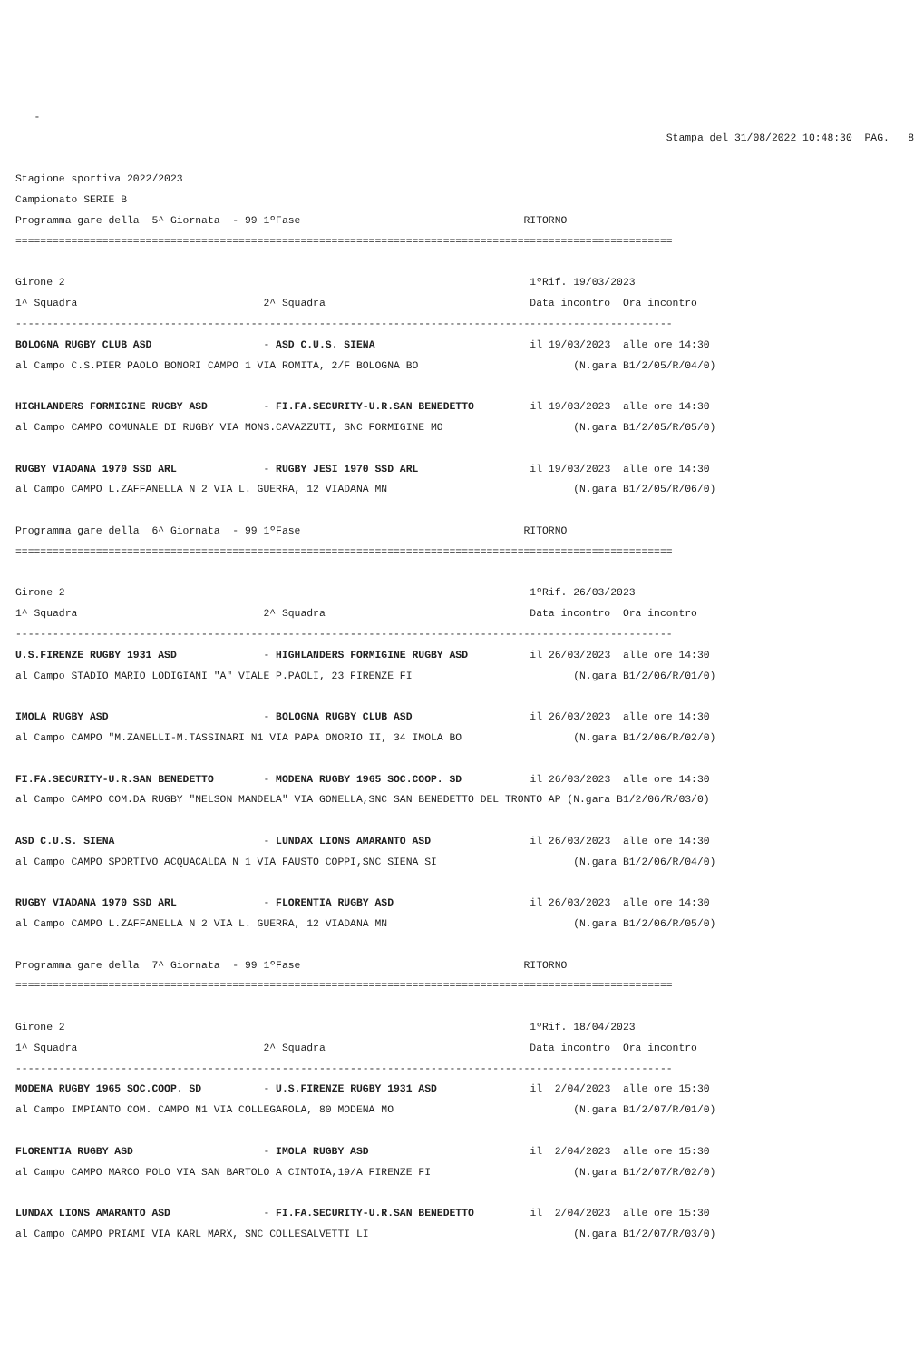-
                                                                                                         Stampa del 31/08/2022 10:48:30  PAG.   8

Stagione sportiva 2022/2023
Campionato SERIE B
Programma gare della  5^ Giornata  - 99 1ºFase                                    RITORNO
==========================================================================================================

Girone 2                                                                           1ºRif. 19/03/2023
1^ Squadra                              2^ Squadra                                 Data incontro  Ora incontro
----------------------------------------------------------------------------------------------------------
BOLOGNA RUGBY CLUB ASD                  - ASD C.U.S. SIENA                         il 19/03/2023  alle ore 14:30
al Campo C.S.PIER PAOLO BONORI CAMPO 1 VIA ROMITA, 2/F BOLOGNA BO                         (N.gara B1/2/05/R/04/0)

HIGHLANDERS FORMIGINE RUGBY ASD         - FI.FA.SECURITY-U.R.SAN BENEDETTO         il 19/03/2023  alle ore 14:30
al Campo CAMPO COMUNALE DI RUGBY VIA MONS.CAVAZZUTI, SNC FORMIGINE MO                     (N.gara B1/2/05/R/05/0)

RUGBY VIADANA 1970 SSD ARL              - RUGBY JESI 1970 SSD ARL                  il 19/03/2023  alle ore 14:30
al Campo CAMPO L.ZAFFANELLA N 2 VIA L. GUERRA, 12 VIADANA MN                              (N.gara B1/2/05/R/06/0)

Programma gare della  6^ Giornata  - 99 1ºFase                                    RITORNO
==========================================================================================================

Girone 2                                                                           1ºRif. 26/03/2023
1^ Squadra                              2^ Squadra                                 Data incontro  Ora incontro
----------------------------------------------------------------------------------------------------------
U.S.FIRENZE RUGBY 1931 ASD              - HIGHLANDERS FORMIGINE RUGBY ASD          il 26/03/2023  alle ore 14:30
al Campo STADIO MARIO LODIGIANI "A" VIALE P.PAOLI, 23 FIRENZE FI                          (N.gara B1/2/06/R/01/0)

IMOLA RUGBY ASD                         - BOLOGNA RUGBY CLUB ASD                   il 26/03/2023  alle ore 14:30
al Campo CAMPO "M.ZANELLI-M.TASSINARI N1 VIA PAPA ONORIO II, 34 IMOLA BO                  (N.gara B1/2/06/R/02/0)

FI.FA.SECURITY-U.R.SAN BENEDETTO        - MODENA RUGBY 1965 SOC.COOP. SD           il 26/03/2023  alle ore 14:30
al Campo CAMPO COM.DA RUGBY "NELSON MANDELA" VIA GONELLA,SNC SAN BENEDETTO DEL TRONTO AP (N.gara B1/2/06/R/03/0)

ASD C.U.S. SIENA                        - LUNDAX LIONS AMARANTO ASD                il 26/03/2023  alle ore 14:30
al Campo CAMPO SPORTIVO ACQUACALDA N 1 VIA FAUSTO COPPI,SNC SIENA SI                      (N.gara B1/2/06/R/04/0)

RUGBY VIADANA 1970 SSD ARL              - FLORENTIA RUGBY ASD                      il 26/03/2023  alle ore 14:30
al Campo CAMPO L.ZAFFANELLA N 2 VIA L. GUERRA, 12 VIADANA MN                              (N.gara B1/2/06/R/05/0)

Programma gare della  7^ Giornata  - 99 1ºFase                                    RITORNO
==========================================================================================================

Girone 2                                                                           1ºRif. 18/04/2023
1^ Squadra                              2^ Squadra                                 Data incontro  Ora incontro
----------------------------------------------------------------------------------------------------------
MODENA RUGBY 1965 SOC.COOP. SD          - U.S.FIRENZE RUGBY 1931 ASD               il  2/04/2023  alle ore 15:30
al Campo IMPIANTO COM. CAMPO N1 VIA COLLEGAROLA, 80 MODENA MO                             (N.gara B1/2/07/R/01/0)

FLORENTIA RUGBY ASD                     - IMOLA RUGBY ASD                          il  2/04/2023  alle ore 15:30
al Campo CAMPO MARCO POLO VIA SAN BARTOLO A CINTOIA,19/A FIRENZE FI                       (N.gara B1/2/07/R/02/0)

LUNDAX LIONS AMARANTO ASD               - FI.FA.SECURITY-U.R.SAN BENEDETTO         il  2/04/2023  alle ore 15:30
al Campo CAMPO PRIAMI VIA KARL MARX, SNC COLLESALVETTI LI                                 (N.gara B1/2/07/R/03/0)